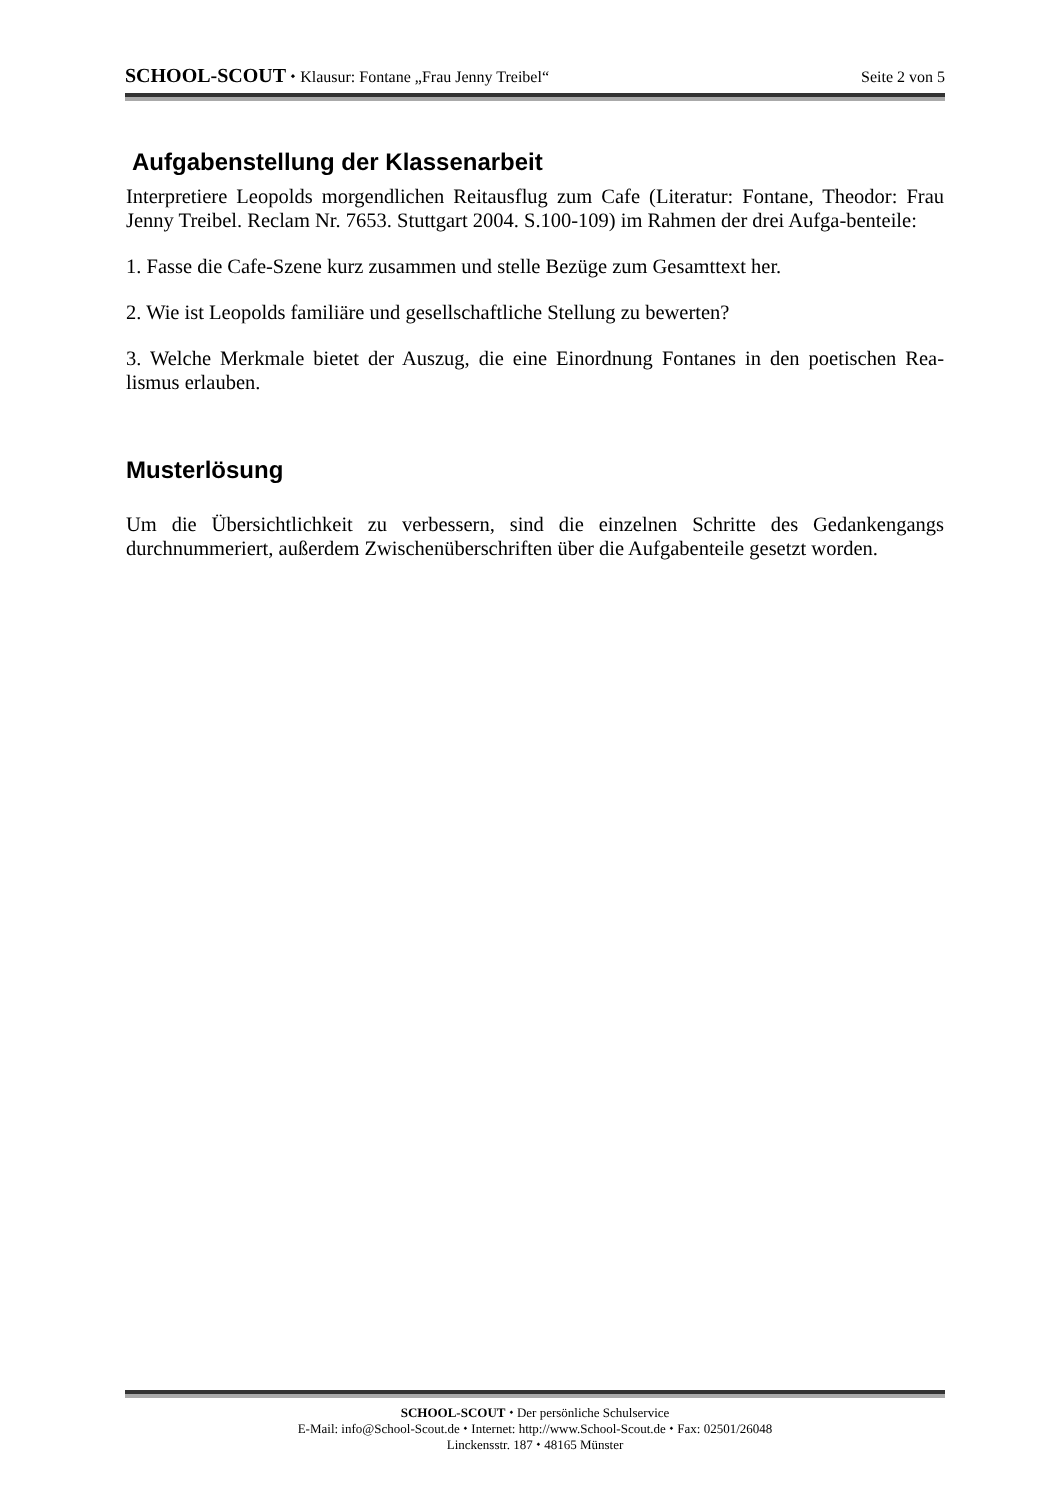SCHOOL-SCOUT ⬩ Klausur: Fontane „Frau Jenny Treibel“Seite 2 von 5
Aufgabenstellung der Klassenarbeit
Interpretiere Leopolds morgendlichen Reitausflug zum Cafe (Literatur: Fontane, Theodor: Frau Jenny Treibel. Reclam Nr. 7653. Stuttgart 2004. S.100-109) im Rahmen der drei Aufga-benteile:
1. Fasse die Cafe-Szene kurz zusammen und stelle Bezüge zum Gesamttext her.
2. Wie ist Leopolds familiäre und gesellschaftliche Stellung zu bewerten?
3. Welche Merkmale bietet der Auszug, die eine Einordnung Fontanes in den poetischen Rea-lismus erlauben.
Musterlösung
Um die Übersichtlichkeit zu verbessern, sind die einzelnen Schritte des Gedankengangs durchnummeriert, außerdem Zwischenüberschriften über die Aufgabenteile gesetzt worden.
SCHOOL-SCOUT ⬩ Der persönliche Schulservice
E-Mail: info@School-Scout.de ⬩ Internet: http://www.School-Scout.de ⬩ Fax: 02501/26048
Linckensstr. 187 ⬩ 48165 Münster